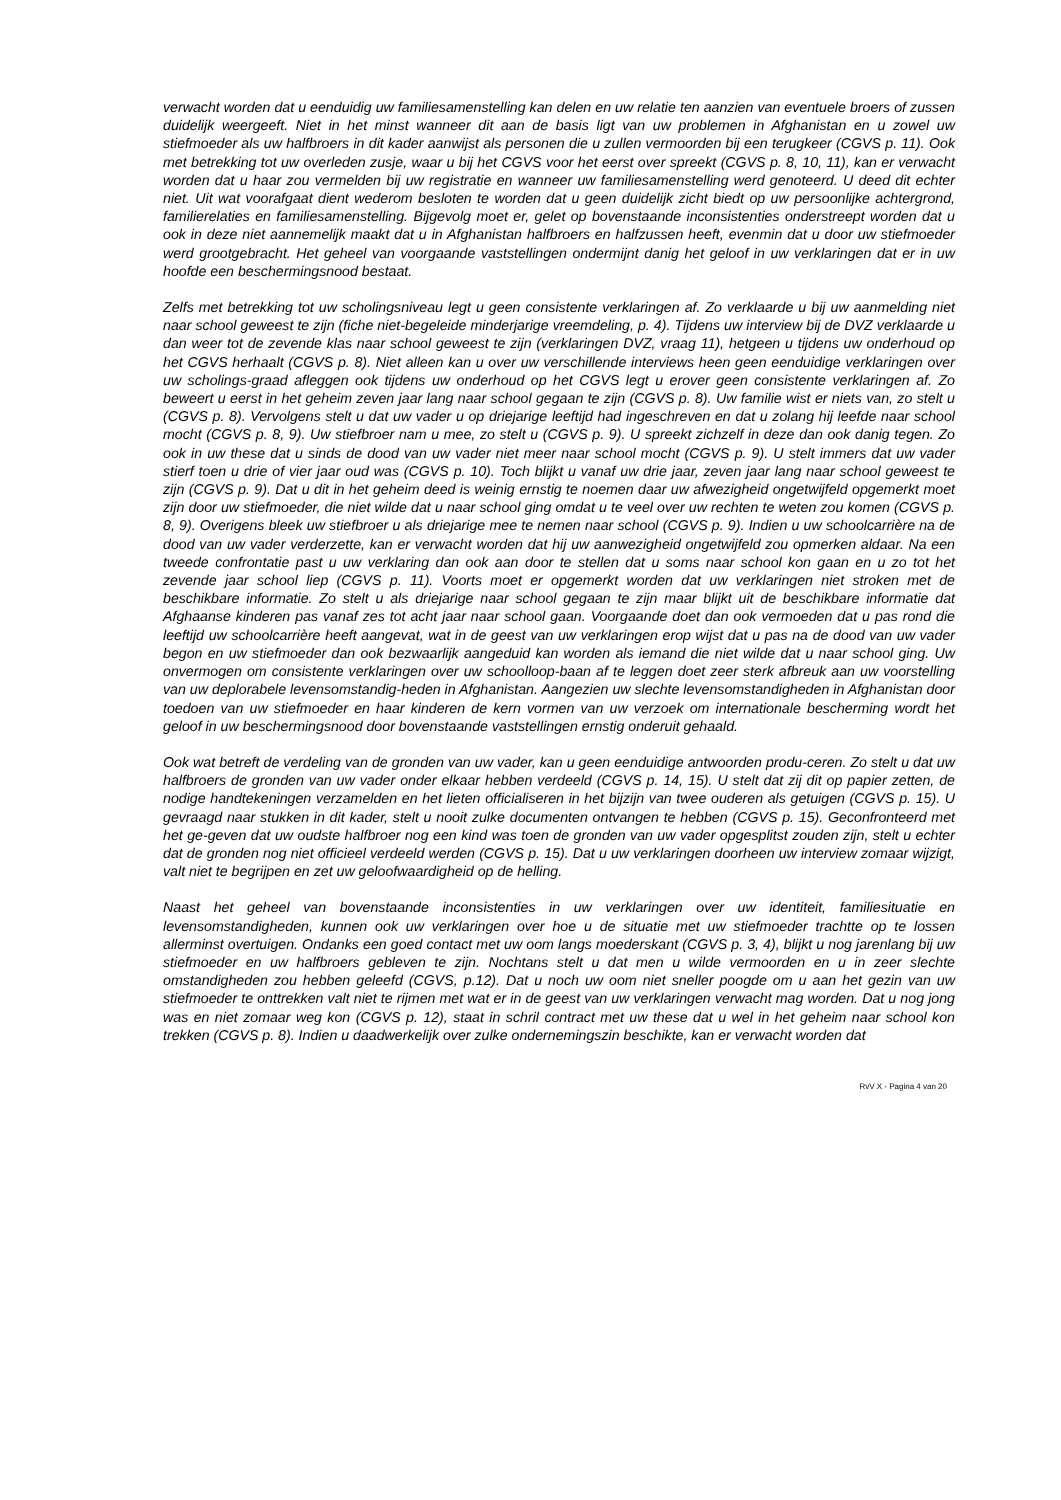verwacht worden dat u eenduidig uw familiesamenstelling kan delen en uw relatie ten aanzien van eventuele broers of zussen duidelijk weergeeft. Niet in het minst wanneer dit aan de basis ligt van uw problemen in Afghanistan en u zowel uw stiefmoeder als uw halfbroers in dit kader aanwijst als personen die u zullen vermoorden bij een terugkeer (CGVS p. 11). Ook met betrekking tot uw overleden zusje, waar u bij het CGVS voor het eerst over spreekt (CGVS p. 8, 10, 11), kan er verwacht worden dat u haar zou vermelden bij uw registratie en wanneer uw familiesamenstelling werd genoteerd. U deed dit echter niet. Uit wat voorafgaat dient wederom besloten te worden dat u geen duidelijk zicht biedt op uw persoonlijke achtergrond, familierelaties en familiesamenstelling. Bijgevolg moet er, gelet op bovenstaande inconsistenties onderstreept worden dat u ook in deze niet aannemelijk maakt dat u in Afghanistan halfbroers en halfzussen heeft, evenmin dat u door uw stiefmoeder werd grootgebracht. Het geheel van voorgaande vaststellingen ondermijnt danig het geloof in uw verklaringen dat er in uw hoofde een beschermingsnood bestaat.
Zelfs met betrekking tot uw scholingsniveau legt u geen consistente verklaringen af. Zo verklaarde u bij uw aanmelding niet naar school geweest te zijn (fiche niet-begeleide minderjarige vreemdeling, p. 4). Tijdens uw interview bij de DVZ verklaarde u dan weer tot de zevende klas naar school geweest te zijn (verklaringen DVZ, vraag 11), hetgeen u tijdens uw onderhoud op het CGVS herhaalt (CGVS p. 8). Niet alleen kan u over uw verschillende interviews heen geen eenduidige verklaringen over uw scholings-graad afleggen ook tijdens uw onderhoud op het CGVS legt u erover geen consistente verklaringen af. Zo beweert u eerst in het geheim zeven jaar lang naar school gegaan te zijn (CGVS p. 8). Uw familie wist er niets van, zo stelt u (CGVS p. 8). Vervolgens stelt u dat uw vader u op driejarige leeftijd had ingeschreven en dat u zolang hij leefde naar school mocht (CGVS p. 8, 9). Uw stiefbroer nam u mee, zo stelt u (CGVS p. 9). U spreekt zichzelf in deze dan ook danig tegen. Zo ook in uw these dat u sinds de dood van uw vader niet meer naar school mocht (CGVS p. 9). U stelt immers dat uw vader stierf toen u drie of vier jaar oud was (CGVS p. 10). Toch blijkt u vanaf uw drie jaar, zeven jaar lang naar school geweest te zijn (CGVS p. 9). Dat u dit in het geheim deed is weinig ernstig te noemen daar uw afwezigheid ongetwijfeld opgemerkt moet zijn door uw stiefmoeder, die niet wilde dat u naar school ging omdat u te veel over uw rechten te weten zou komen (CGVS p. 8, 9). Overigens bleek uw stiefbroer u als driejarige mee te nemen naar school (CGVS p. 9). Indien u uw schoolcarrière na de dood van uw vader verderzette, kan er verwacht worden dat hij uw aanwezigheid ongetwijfeld zou opmerken aldaar. Na een tweede confrontatie past u uw verklaring dan ook aan door te stellen dat u soms naar school kon gaan en u zo tot het zevende jaar school liep (CGVS p. 11). Voorts moet er opgemerkt worden dat uw verklaringen niet stroken met de beschikbare informatie. Zo stelt u als driejarige naar school gegaan te zijn maar blijkt uit de beschikbare informatie dat Afghaanse kinderen pas vanaf zes tot acht jaar naar school gaan. Voorgaande doet dan ook vermoeden dat u pas rond die leeftijd uw schoolcarrière heeft aangevat, wat in de geest van uw verklaringen erop wijst dat u pas na de dood van uw vader begon en uw stiefmoeder dan ook bezwaarlijk aangeduid kan worden als iemand die niet wilde dat u naar school ging. Uw onvermogen om consistente verklaringen over uw schoolloop-baan af te leggen doet zeer sterk afbreuk aan uw voorstelling van uw deplorabele levensomstandig-heden in Afghanistan. Aangezien uw slechte levensomstandigheden in Afghanistan door toedoen van uw stiefmoeder en haar kinderen de kern vormen van uw verzoek om internationale bescherming wordt het geloof in uw beschermingsnood door bovenstaande vaststellingen ernstig onderuit gehaald.
Ook wat betreft de verdeling van de gronden van uw vader, kan u geen eenduidige antwoorden produ-ceren. Zo stelt u dat uw halfbroers de gronden van uw vader onder elkaar hebben verdeeld (CGVS p. 14, 15). U stelt dat zij dit op papier zetten, de nodige handtekeningen verzamelden en het lieten officialiseren in het bijzijn van twee ouderen als getuigen (CGVS p. 15). U gevraagd naar stukken in dit kader, stelt u nooit zulke documenten ontvangen te hebben (CGVS p. 15). Geconfronteerd met het ge-geven dat uw oudste halfbroer nog een kind was toen de gronden van uw vader opgesplitst zouden zijn, stelt u echter dat de gronden nog niet officieel verdeeld werden (CGVS p. 15). Dat u uw verklaringen doorheen uw interview zomaar wijzigt, valt niet te begrijpen en zet uw geloofwaardigheid op de helling.
Naast het geheel van bovenstaande inconsistenties in uw verklaringen over uw identiteit, familiesituatie en levensomstandigheden, kunnen ook uw verklaringen over hoe u de situatie met uw stiefmoeder trachtte op te lossen allerminst overtuigen. Ondanks een goed contact met uw oom langs moederskant (CGVS p. 3, 4), blijkt u nog jarenlang bij uw stiefmoeder en uw halfbroers gebleven te zijn. Nochtans stelt u dat men u wilde vermoorden en u in zeer slechte omstandigheden zou hebben geleefd (CGVS, p.12). Dat u noch uw oom niet sneller poogde om u aan het gezin van uw stiefmoeder te onttrekken valt niet te rijmen met wat er in de geest van uw verklaringen verwacht mag worden. Dat u nog jong was en niet zomaar weg kon (CGVS p. 12), staat in schril contract met uw these dat u wel in het geheim naar school kon trekken (CGVS p. 8). Indien u daadwerkelijk over zulke ondernemingszin beschikte, kan er verwacht worden dat
RvV X - Pagina 4 van 20